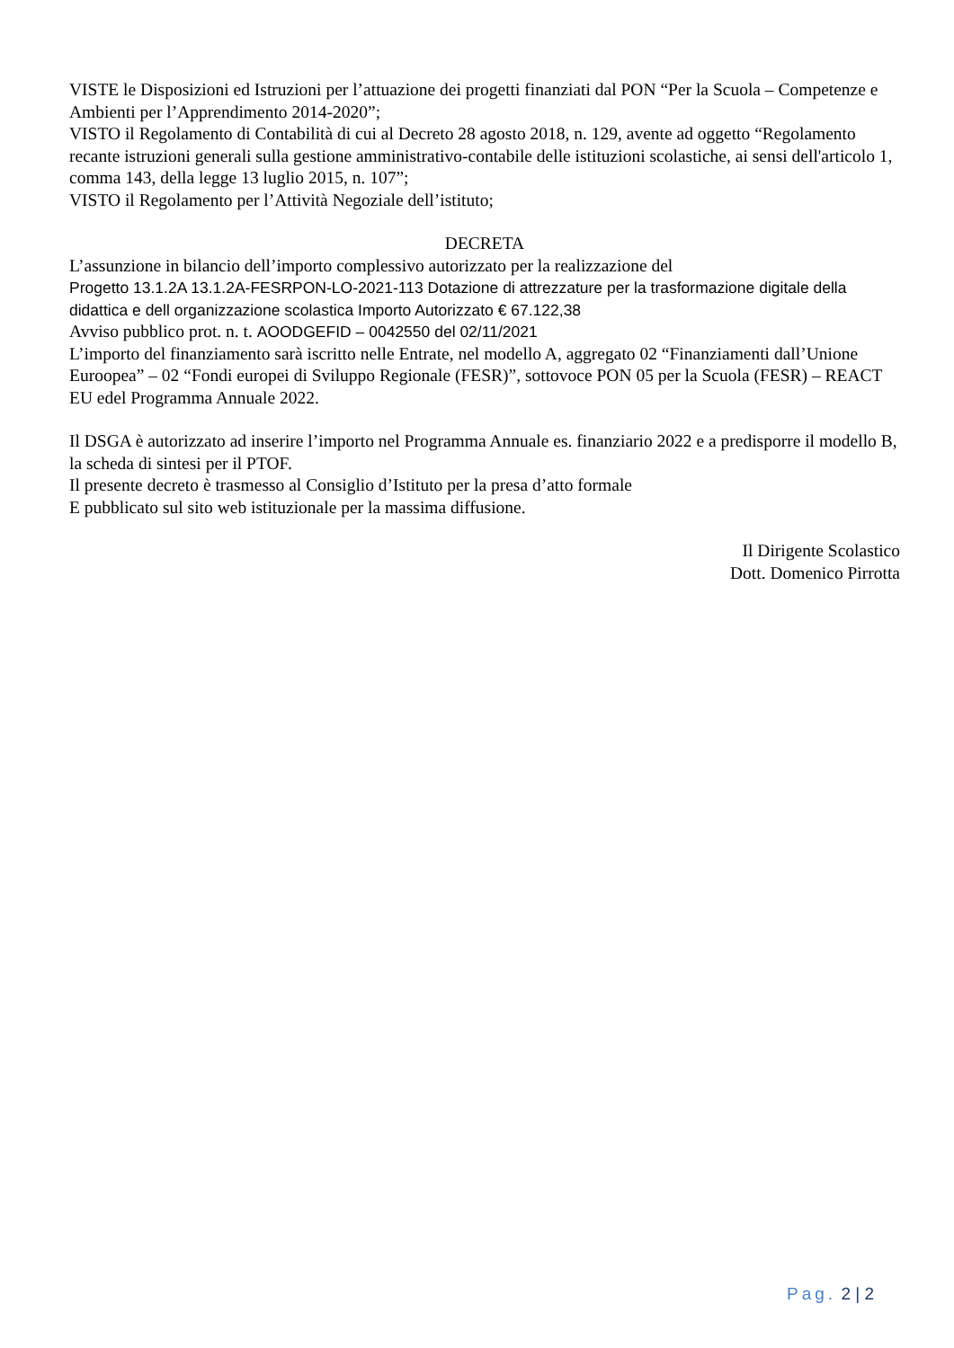VISTE le Disposizioni ed Istruzioni per l’attuazione dei progetti finanziati dal PON “Per la Scuola – Competenze e Ambienti per l’Apprendimento 2014-2020”;
VISTO il Regolamento di Contabilità di cui al Decreto 28 agosto 2018, n. 129, avente ad oggetto “Regolamento recante istruzioni generali sulla gestione amministrativo-contabile delle istituzioni scolastiche, ai sensi dell'articolo 1, comma 143, della legge 13 luglio 2015, n. 107”;
VISTO il Regolamento per l’Attività Negoziale dell’istituto;
DECRETA
L’assunzione in bilancio dell’importo complessivo autorizzato per la realizzazione del
Progetto 13.1.2A 13.1.2A-FESRPON-LO-2021-113 Dotazione di attrezzature per la trasformazione digitale della didattica e dell organizzazione scolastica Importo Autorizzato € 67.122,38
Avviso pubblico prot. n. t. AOODGEFID – 0042550 del 02/11/2021
L’importo del finanziamento sarà iscritto nelle Entrate, nel modello A, aggregato 02 “Finanziamenti dall’Unione Euroopea” – 02 “Fondi europei di Sviluppo Regionale (FESR)”, sottovoce PON 05 per la Scuola (FESR) – REACT EU edel Programma Annuale 2022.
Il DSGA è autorizzato ad inserire l’importo nel Programma Annuale es. finanziario 2022 e a predisporre il modello B, la scheda di sintesi per il PTOF.
Il presente decreto è trasmesso al Consiglio d’Istituto per la presa d’atto formale
E pubblicato sul sito web istituzionale per la massima diffusione.
Il Dirigente Scolastico
Dott. Domenico Pirrotta
Pag. 2 | 2